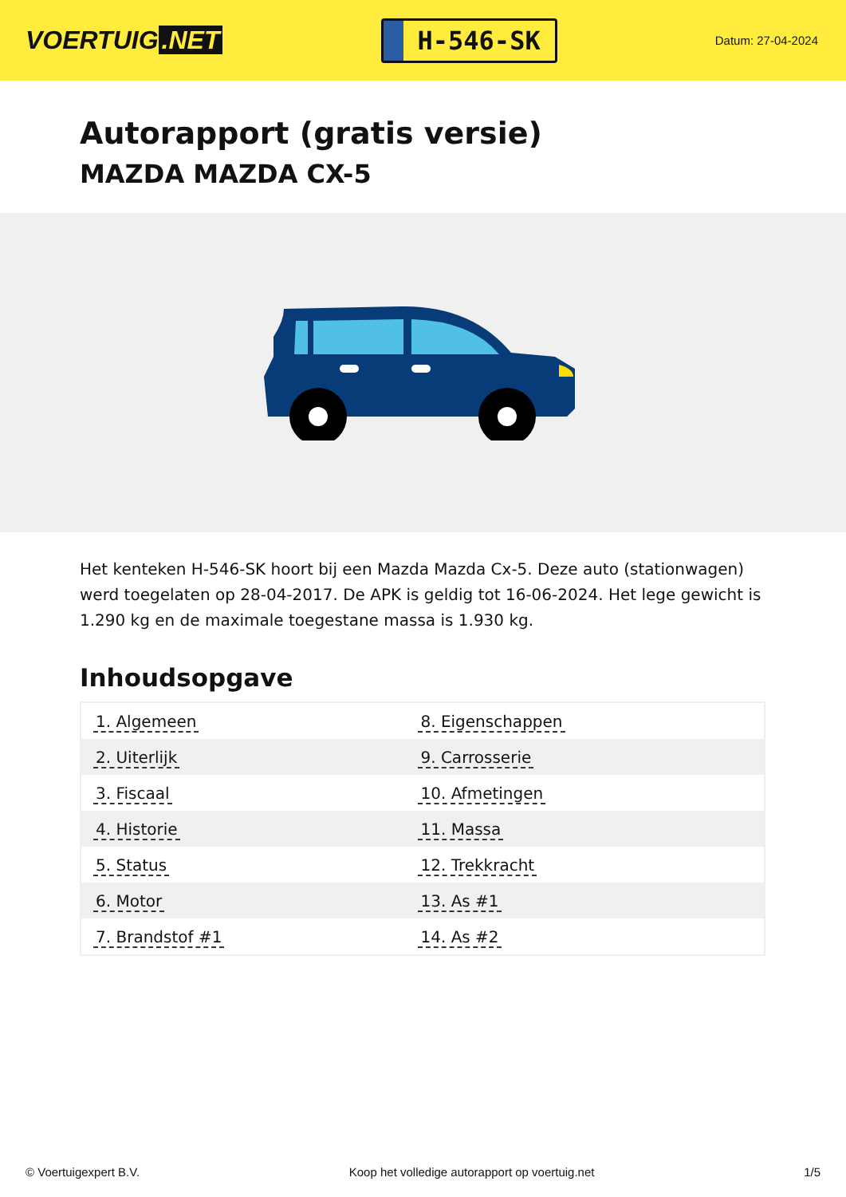VOERTUIG.NET
H-546-SK
Datum: 27-04-2024
Autorapport (gratis versie)
MAZDA MAZDA CX-5
Het kenteken H-546-SK hoort bij een Mazda Mazda Cx-5. Deze auto (stationwagen) werd toegelaten op 28-04-2017. De APK is geldig tot 16-06-2024. Het lege gewicht is 1.290 kg en de maximale toegestane massa is 1.930 kg.
Inhoudsopgave
| 1. Algemeen | 8. Eigenschappen |
| 2. Uiterlijk | 9. Carrosserie |
| 3. Fiscaal | 10. Afmetingen |
| 4. Historie | 11. Massa |
| 5. Status | 12. Trekkracht |
| 6. Motor | 13. As #1 |
| 7. Brandstof #1 | 14. As #2 |
© Voertuigexpert B.V. Koop het volledige autorapport op voertuig.net 1/5